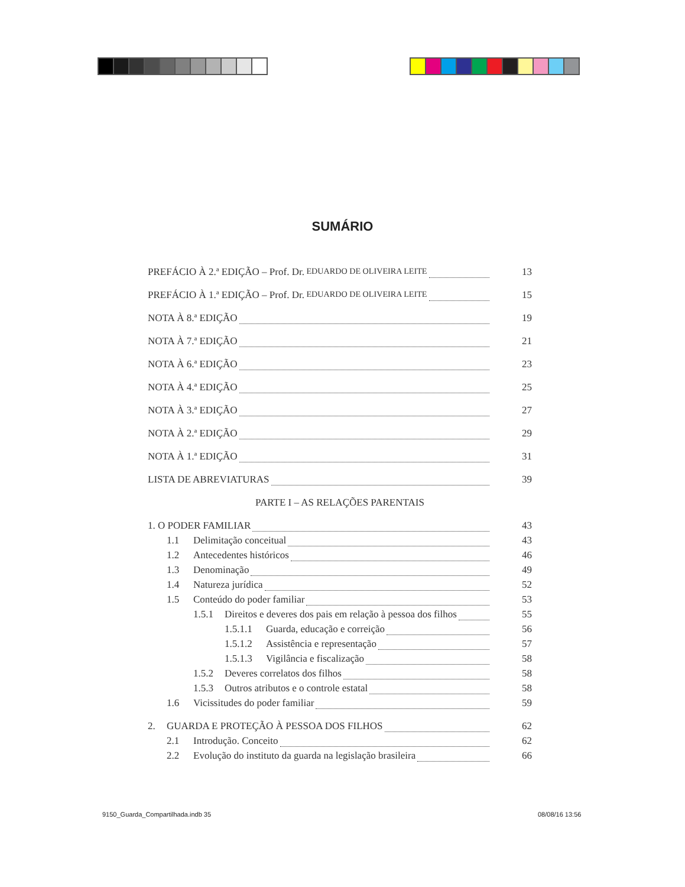SUMÁRIO
PREFÁCIO À 2.ª EDIÇÃO – Prof. Dr. EDUARDO DE OLIVEIRA LEITE 13
PREFÁCIO À 1.ª EDIÇÃO – Prof. Dr. EDUARDO DE OLIVEIRA LEITE 15
NOTA À 8.ª EDIÇÃO 19
NOTA À 7.ª EDIÇÃO 21
NOTA À 6.ª EDIÇÃO 23
NOTA À 4.ª EDIÇÃO 25
NOTA À 3.ª EDIÇÃO 27
NOTA À 2.ª EDIÇÃO 29
NOTA À 1.ª EDIÇÃO 31
LISTA DE ABREVIATURAS 39
PARTE I – AS RELAÇÕES PARENTAIS
1. O PODER FAMILIAR 43
1.1 Delimitação conceitual 43
1.2 Antecedentes históricos 46
1.3 Denominação 49
1.4 Natureza jurídica 52
1.5 Conteúdo do poder familiar 53
1.5.1 Direitos e deveres dos pais em relação à pessoa dos filhos 55
1.5.1.1 Guarda, educação e correição 56
1.5.1.2 Assistência e representação 57
1.5.1.3 Vigilância e fiscalização 58
1.5.2 Deveres correlatos dos filhos 58
1.5.3 Outros atributos e o controle estatal 58
1.6 Vicissitudes do poder familiar 59
2. GUARDA E PROTEÇÃO À PESSOA DOS FILHOS 62
2.1 Introdução. Conceito 62
2.2 Evolução do instituto da guarda na legislação brasileira 66
9150_Guarda_Compartilhada.indb 35
08/08/16 13:56